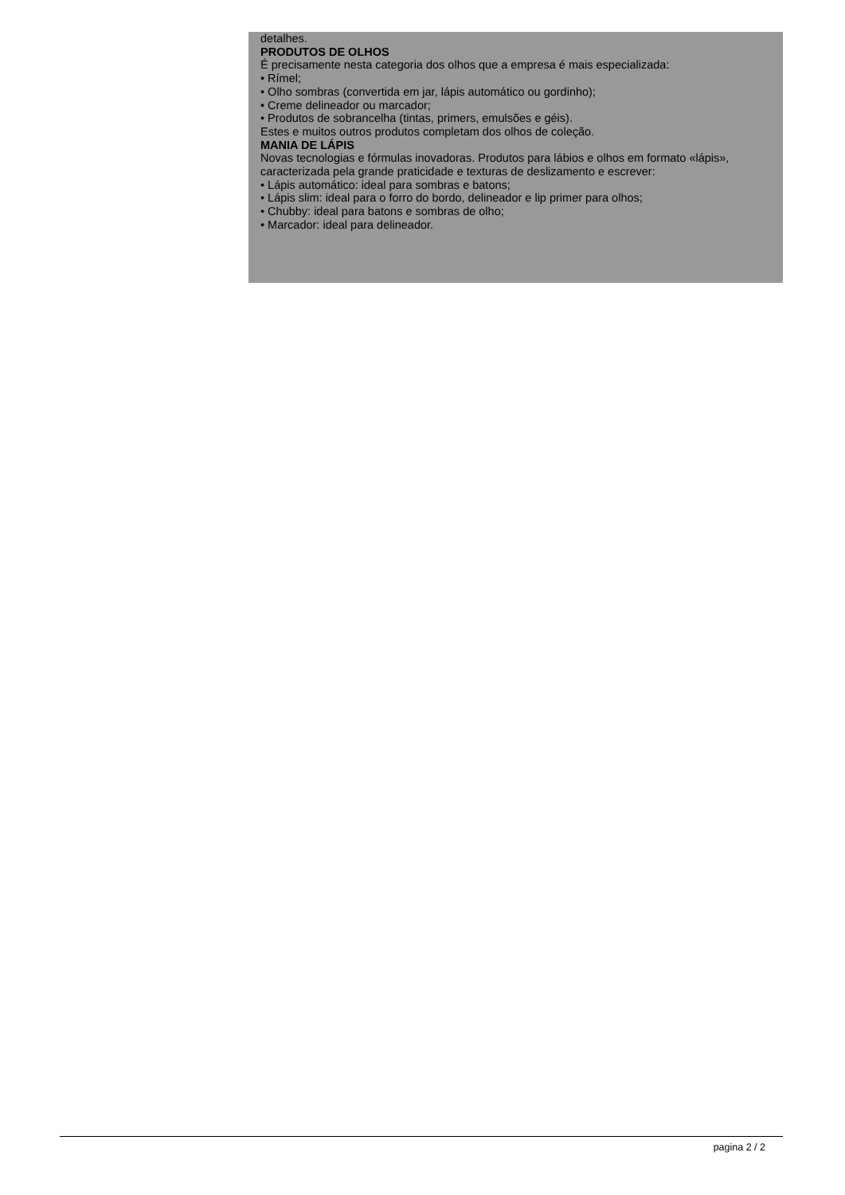detalhes.
PRODUTOS DE OLHOS
É precisamente nesta categoria dos olhos que a empresa é mais especializada:
• Rímel;
• Olho sombras (convertida em jar, lápis automático ou gordinho);
• Creme delineador ou marcador;
• Produtos de sobrancelha (tintas, primers, emulsões e géis).
Estes e muitos outros produtos completam dos olhos de coleção.
MANIA DE LÁPIS
Novas tecnologias e fórmulas inovadoras. Produtos para lábios e olhos em formato «lápis», caracterizada pela grande praticidade e texturas de deslizamento e escrever:
• Lápis automático: ideal para sombras e batons;
• Lápis slim: ideal para o forro do bordo, delineador e lip primer para olhos;
• Chubby: ideal para batons e sombras de olho;
• Marcador: ideal para delineador.
pagina 2 / 2